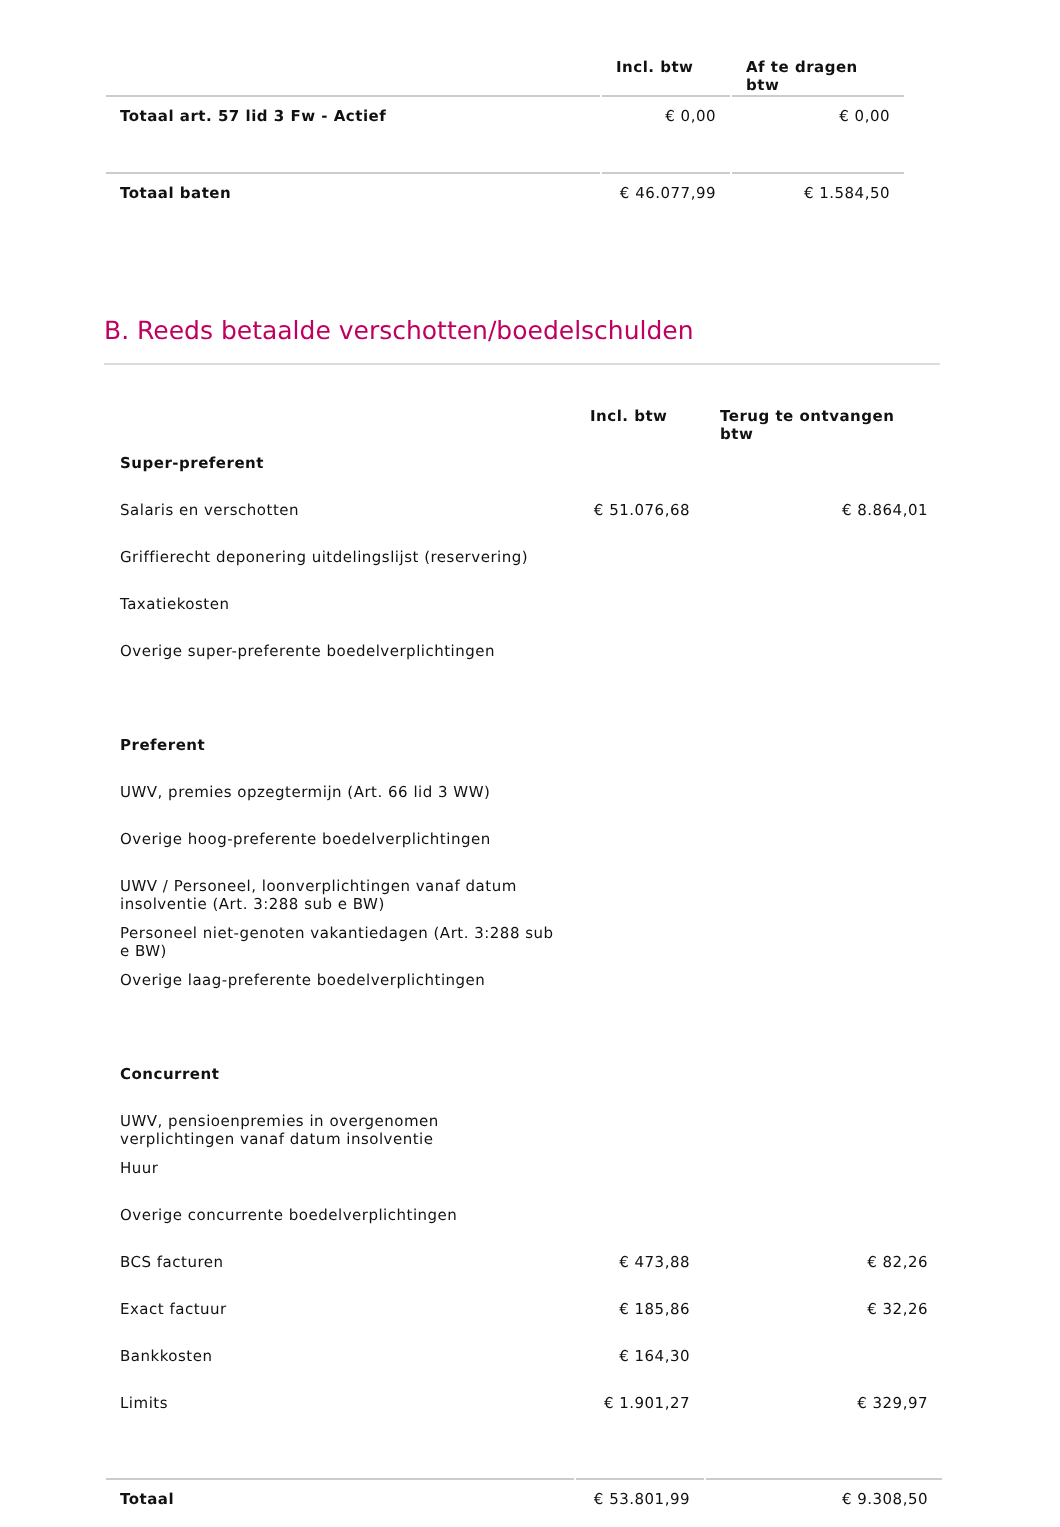| | Incl. btw | Af te dragen btw |
| --- | --- | --- |
| Totaal art. 57 lid 3 Fw - Actief | € 0,00 | € 0,00 |
| Totaal baten | € 46.077,99 | € 1.584,50 |
B. Reeds betaalde verschotten/boedelschulden
| | Incl. btw | Terug te ontvangen btw |
| --- | --- | --- |
| Super-preferent | | |
| Salaris en verschotten | € 51.076,68 | € 8.864,01 |
| Griffierecht deponering uitdelingslijst (reservering) | | |
| Taxatiekosten | | |
| Overige super-preferente boedelverplichtingen | | |
| Preferent | | |
| UWV, premies opzegtermijn (Art. 66 lid 3 WW) | | |
| Overige hoog-preferente boedelverplichtingen | | |
| UWV / Personeel, loonverplichtingen vanaf datum insolventie (Art. 3:288 sub e BW) | | |
| Personeel niet-genoten vakantiedagen (Art. 3:288 sub e BW) | | |
| Overige laag-preferente boedelverplichtingen | | |
| Concurrent | | |
| UWV, pensioenpremies in overgenomen verplichtingen vanaf datum insolventie | | |
| Huur | | |
| Overige concurrente boedelverplichtingen | | |
| BCS facturen | € 473,88 | € 82,26 |
| Exact factuur | € 185,86 | € 32,26 |
| Bankkosten | € 164,30 | |
| Limits | € 1.901,27 | € 329,97 |
| Totaal | € 53.801,99 | € 9.308,50 |